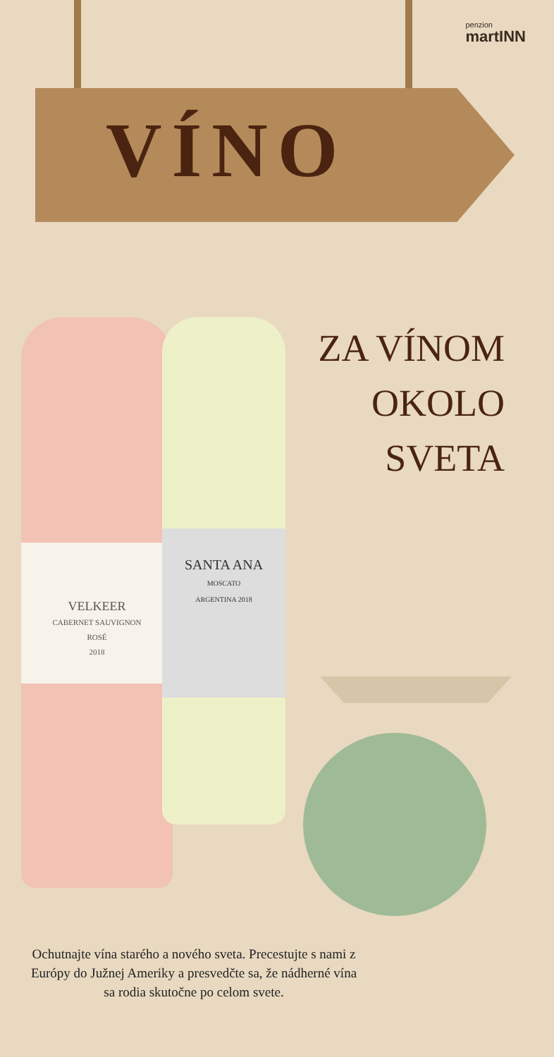penzion
martINN
VÍNO
ZA VÍNOM
OKOLO
SVETA
VELKEER
CABERNET SAUVIGNON
ROSÉ
2018
SANTA ANA
MOSCATO
ARGENTINA 2018
Ochutnajte vína starého a nového sveta. Precestujte s nami z Európy do Južnej Ameriky a presvedčte sa, že nádherné vína sa rodia skutočne po celom svete.